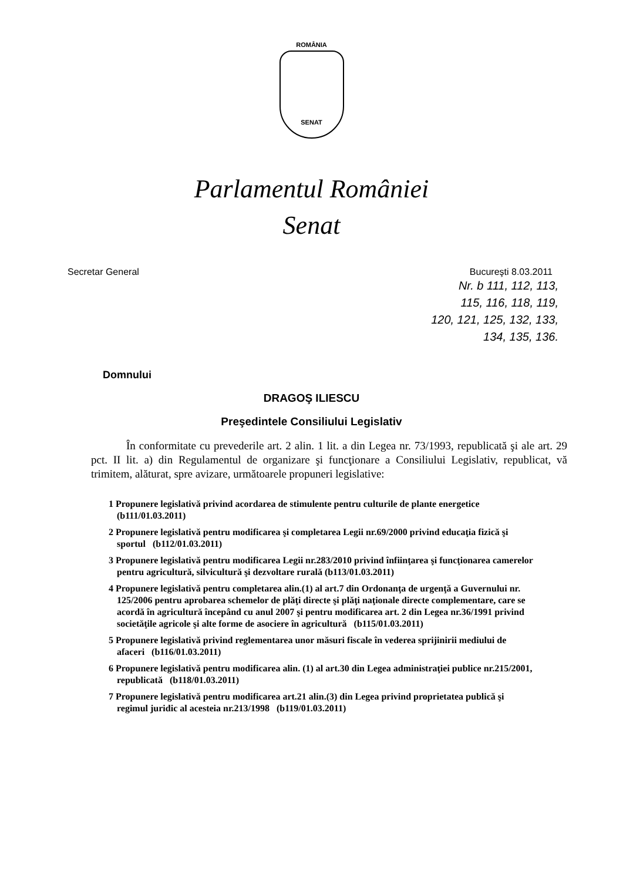ROMÂNIA
SENAT
Parlamentul României
Senat
Secretar General Bucureşti 8.03.2011
Nr. b 111, 112, 113,
115, 116, 118, 119,
120, 121, 125, 132, 133,
134, 135, 136.
Domnului
DRAGOŞ ILIESCU
Preşedintele Consiliului Legislativ
În conformitate cu prevederile art. 2 alin. 1 lit. a din Legea nr. 73/1993, republicată şi ale art. 29 pct. II lit. a) din Regulamentul de organizare şi funcţionare a Consiliului Legislativ, republicat, vă trimitem, alăturat, spre avizare, următoarele propuneri legislative:
1 Propunere legislativă privind acordarea de stimulente pentru culturile de plante energetice (b111/01.03.2011)
2 Propunere legislativă pentru modificarea şi completarea Legii nr.69/2000 privind educaţia fizică şi sportul (b112/01.03.2011)
3 Propunere legislativă pentru modificarea Legii nr.283/2010 privind înfiinţarea şi funcţionarea camerelor pentru agricultură, silvicultură şi dezvoltare rurală (b113/01.03.2011)
4 Propunere legislativă pentru completarea alin.(1) al art.7 din Ordonanţa de urgenţă a Guvernului nr. 125/2006 pentru aprobarea schemelor de plăţi directe şi plăţi naţionale directe complementare, care se acordă în agricultură începând cu anul 2007 şi pentru modificarea art. 2 din Legea nr.36/1991 privind societăţile agricole şi alte forme de asociere în agricultură (b115/01.03.2011)
5 Propunere legislativă privind reglementarea unor măsuri fiscale în vederea sprijinirii mediului de afaceri (b116/01.03.2011)
6 Propunere legislativă pentru modificarea alin. (1) al art.30 din Legea administraţiei publice nr.215/2001, republicată (b118/01.03.2011)
7 Propunere legislativă pentru modificarea art.21 alin.(3) din Legea privind proprietatea publică şi regimul juridic al acesteia nr.213/1998 (b119/01.03.2011)